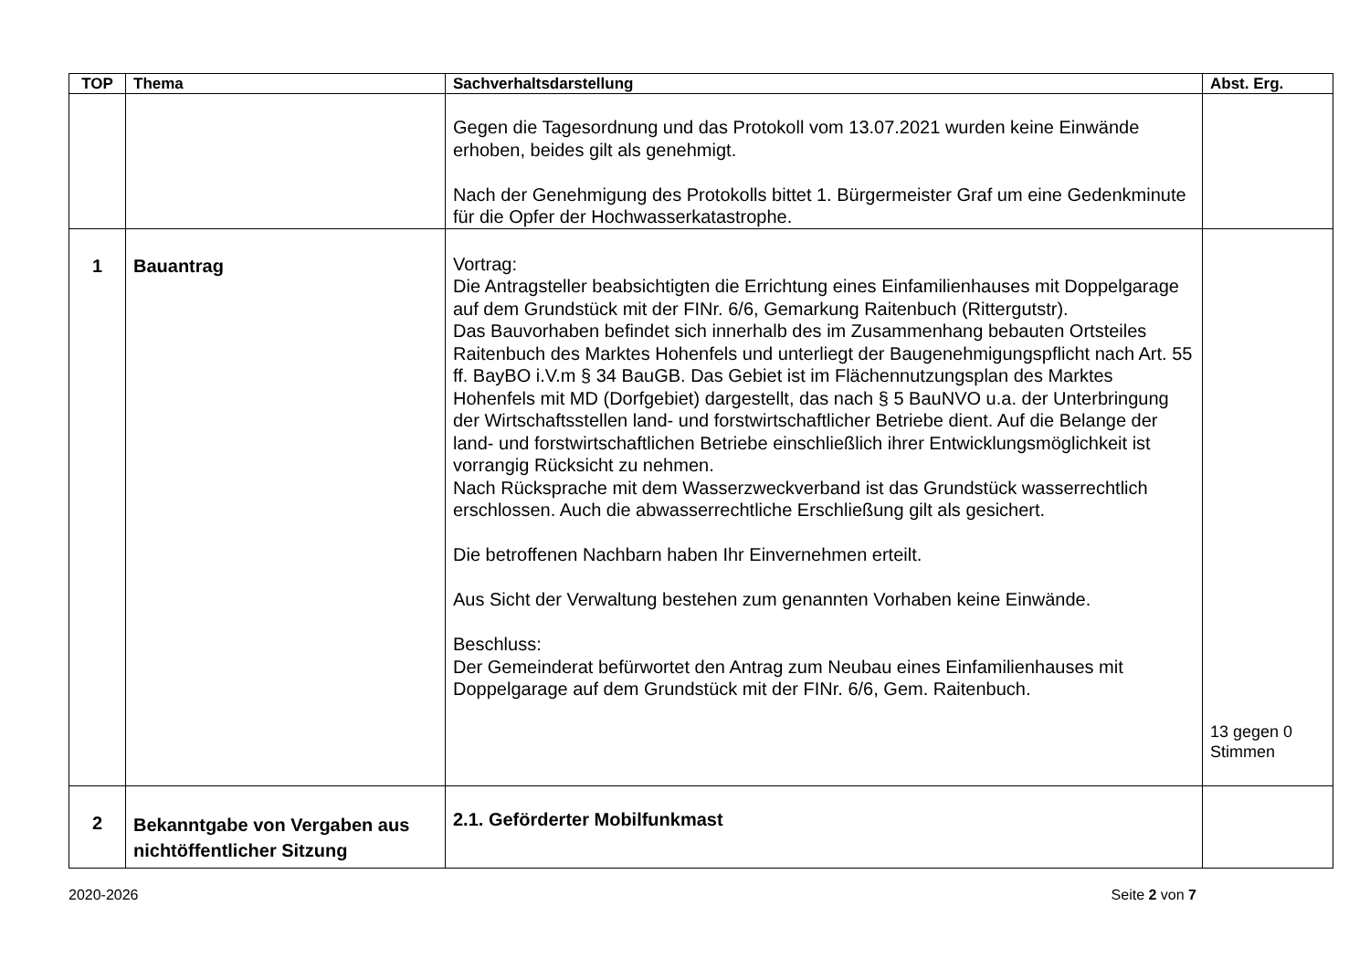| TOP | Thema | Sachverhaltsdarstellung | Abst. Erg. |
| --- | --- | --- | --- |
| | | Gegen die Tagesordnung und das Protokoll vom 13.07.2021 wurden keine Einwände erhoben, beides gilt als genehmigt. Nach der Genehmigung des Protokolls bittet 1. Bürgermeister Graf um eine Gedenkminute für die Opfer der Hochwasserkatastrophe. | |
| 1 | Bauantrag | Vortrag: Die Antragsteller beabsichtigten die Errichtung eines Einfamilienhauses mit Doppelgarage auf dem Grundstück mit der FINr. 6/6, Gemarkung Raitenbuch (Rittergutstr). Das Bauvorhaben befindet sich innerhalb des im Zusammenhang bebauten Ortsteiles Raitenbuch des Marktes Hohenfels und unterliegt der Baugenehmigungspflicht nach Art. 55 ff. BayBO i.V.m § 34 BauGB. Das Gebiet ist im Flächennutzungsplan des Marktes Hohenfels mit MD (Dorfgebiet) dargestellt, das nach § 5 BauNVO u.a. der Unterbringung der Wirtschaftsstellen land- und forstwirtschaftlicher Betriebe dient. Auf die Belange der land- und forstwirtschaftlichen Betriebe einschließlich ihrer Entwicklungsmöglichkeit ist vorrangig Rücksicht zu nehmen. Nach Rücksprache mit dem Wasserzweckverband ist das Grundstück wasserrechtlich erschlossen. Auch die abwasserrechtliche Erschließung gilt als gesichert. Die betroffenen Nachbarn haben Ihr Einvernehmen erteilt. Aus Sicht der Verwaltung bestehen zum genannten Vorhaben keine Einwände. Beschluss: Der Gemeinderat befürwortet den Antrag zum Neubau eines Einfamilienhauses mit Doppelgarage auf dem Grundstück mit der FINr. 6/6, Gem. Raitenbuch. | 13 gegen 0 Stimmen |
| 2 | Bekanntgabe von Vergaben aus nichtöffentlicher Sitzung | 2.1. Geförderter Mobilfunkmast | |
2020-2026 Seite 2 von 7